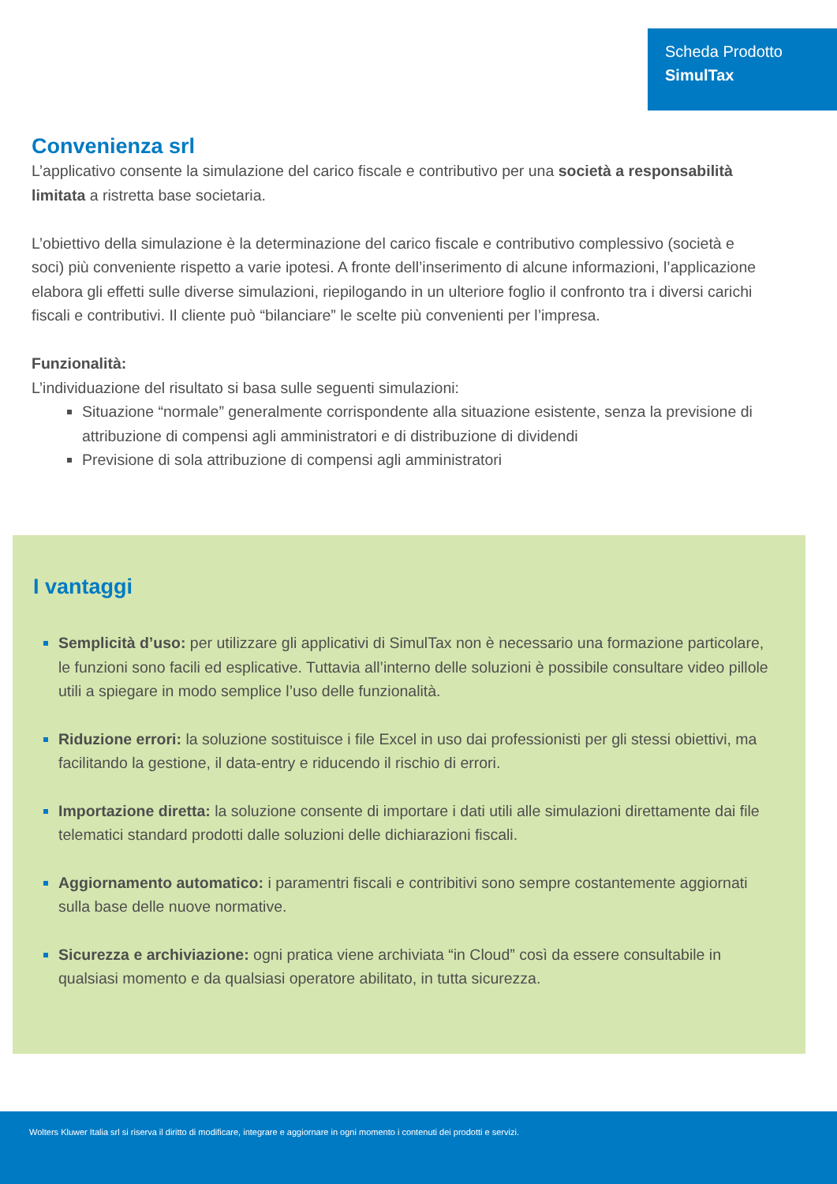Scheda Prodotto
SimulTax
Convenienza srl
L’applicativo consente la simulazione del carico fiscale e contributivo per una società a responsabilità limitata a ristretta base societaria.
L’obiettivo della simulazione è la determinazione del carico fiscale e contributivo complessivo (società e soci) più conveniente rispetto a varie ipotesi. A fronte dell’inserimento di alcune informazioni, l’applicazione elabora gli effetti sulle diverse simulazioni, riepilogando in un ulteriore foglio il confronto tra i diversi carichi fiscali e contributivi. Il cliente può “bilanciare” le scelte più convenienti per l’impresa.
Funzionalità:
L’individuazione del risultato si basa sulle seguenti simulazioni:
Situazione “normale” generalmente corrispondente alla situazione esistente, senza la previsione di attribuzione di compensi agli amministratori e di distribuzione di dividendi
Previsione di sola attribuzione di compensi agli amministratori
I vantaggi
Semplicità d’uso: per utilizzare gli applicativi di SimulTax non è necessario una formazione particolare, le funzioni sono facili ed esplicative. Tuttavia all’interno delle soluzioni è possibile consultare video pillole utili a spiegare in modo semplice l’uso delle funzionalità.
Riduzione errori: la soluzione sostituisce i file Excel in uso dai professionisti per gli stessi obiettivi, ma facilitando la gestione, il data-entry e riducendo il rischio di errori.
Importazione diretta: la soluzione consente di importare i dati utili alle simulazioni direttamente dai file telematici standard prodotti dalle soluzioni delle dichiarazioni fiscali.
Aggiornamento automatico: i paramentri fiscali e contribitivi sono sempre costantemente aggiornati sulla base delle nuove normative.
Sicurezza e archiviazione: ogni pratica viene archiviata “in Cloud” così da essere consultabile in qualsiasi momento e da qualsiasi operatore abilitato, in tutta sicurezza.
Wolters Kluwer Italia srl si riserva il diritto di modificare, integrare e aggiornare in ogni momento i contenuti dei prodotti e servizi.